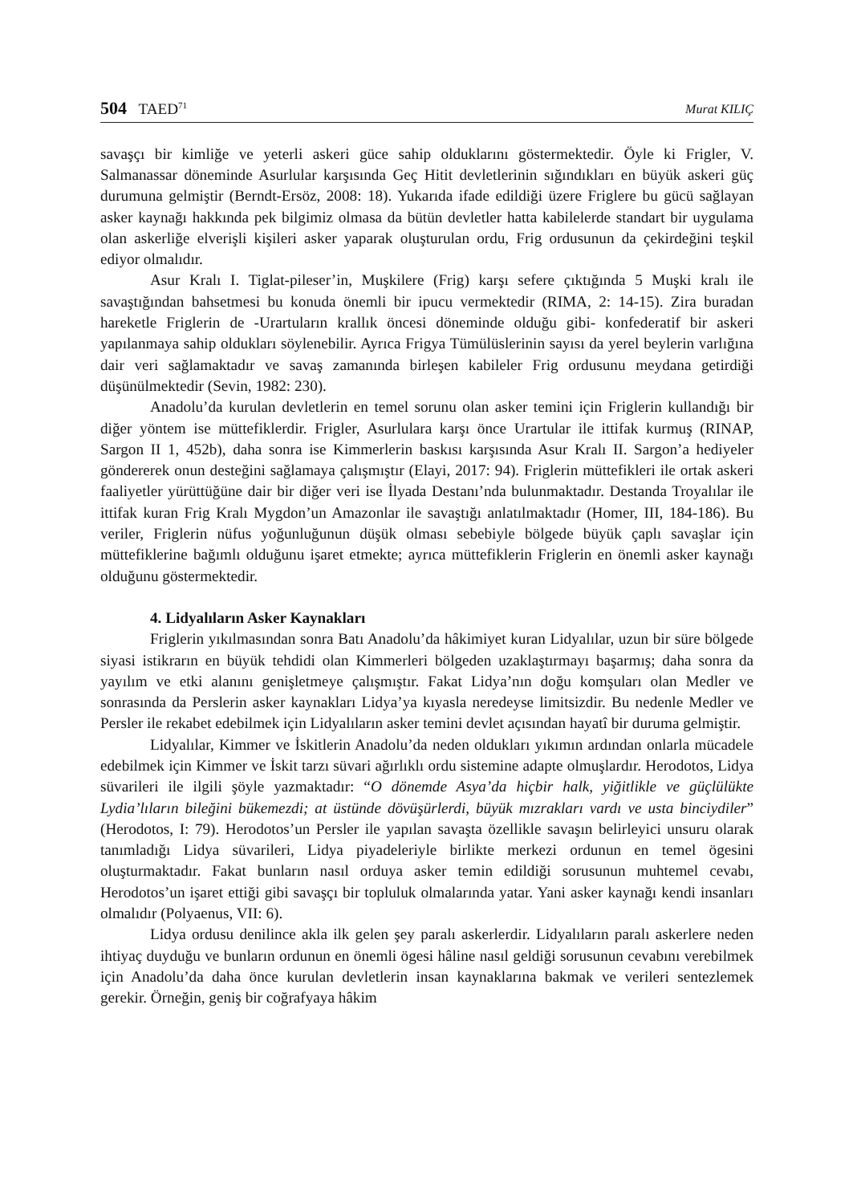504 TAED<sup>71</sup>
Murat KILIÇ
savaşçı bir kimliğe ve yeterli askeri güce sahip olduklarını göstermektedir. Öyle ki Frigler, V. Salmanassar döneminde Asurlular karşısında Geç Hitit devletlerinin sığındıkları en büyük askeri güç durumuna gelmiştir (Berndt-Ersöz, 2008: 18). Yukarıda ifade edildiği üzere Friglere bu gücü sağlayan asker kaynağı hakkında pek bilgimiz olmasa da bütün devletler hatta kabilelerde standart bir uygulama olan askerliğe elverişli kişileri asker yaparak oluşturulan ordu, Frig ordusunun da çekirdeğini teşkil ediyor olmalıdır.
Asur Kralı I. Tiglat-pileser’in, Muşkilere (Frig) karşı sefere çıktığında 5 Muşki kralı ile savaştığından bahsetmesi bu konuda önemli bir ipucu vermektedir (RIMA, 2: 14-15). Zira buradan hareketle Friglerin de -Urartuların krallık öncesi döneminde olduğu gibi- konfederatif bir askeri yapılanmaya sahip oldukları söylenebilir. Ayrıca Frigya Tümülüslerinin sayısı da yerel beylerin varlığına dair veri sağlamaktadır ve savaş zamanında birleşen kabileler Frig ordusunu meydana getirdiği düşünülmektedir (Sevin, 1982: 230).
Anadolu’da kurulan devletlerin en temel sorunu olan asker temini için Friglerin kullandığı bir diğer yöntem ise müttefiklerdir. Frigler, Asurlulara karşı önce Urartular ile ittifak kurmuş (RINAP, Sargon II 1, 452b), daha sonra ise Kimmerlerin baskısı karşısında Asur Kralı II. Sargon’a hediyeler göndererek onun desteğini sağlamaya çalışmıştır (Elayi, 2017: 94). Friglerin müttefikleri ile ortak askeri faaliyetler yürüttüğüne dair bir diğer veri ise İlyada Destanı’nda bulunmaktadır. Destanda Troyalılar ile ittifak kuran Frig Kralı Mygdon’un Amazonlar ile savaştığı anlatılmaktadır (Homer, III, 184-186). Bu veriler, Friglerin nüfus yoğunluğunun düşük olması sebebiyle bölgede büyük çaplı savaşlar için müttefiklerine bağımlı olduğunu işaret etmekte; ayrıca müttefiklerin Friglerin en önemli asker kaynağı olduğunu göstermektedir.
4. Lidyalıların Asker Kaynakları
Friglerin yıkılmasından sonra Batı Anadolu’da hâkimiyet kuran Lidyalılar, uzun bir süre bölgede siyasi istikrarın en büyük tehdidi olan Kimmerleri bölgeden uzaklaştırmayı başarmış; daha sonra da yayılım ve etki alanını genişletmeye çalışmıştır. Fakat Lidya’nın doğu komşuları olan Medler ve sonrasında da Perslerin asker kaynakları Lidya’ya kıyasla neredeyse limitsizdir. Bu nedenle Medler ve Persler ile rekabet edebilmek için Lidyalıların asker temini devlet açısından hayatî bir duruma gelmiştir.
Lidyalılar, Kimmer ve İskitlerin Anadolu’da neden oldukları yıkımın ardından onlarla mücadele edebilmek için Kimmer ve İskit tarzı süvari ağırlıklı ordu sistemine adapte olmuşlardır. Herodotos, Lidya süvarileri ile ilgili şöyle yazmaktadır: “O dönemde Asya’da hiçbir halk, yiğitlikle ve güçlülükte Lydia’lıların bileğini bükemezdi; at üstünde dövüşürlerdi, büyük mızrakları vardı ve usta binciydiler” (Herodotos, I: 79). Herodotos’un Persler ile yapılan savaşta özellikle savaşın belirleyici unsuru olarak tanımladığı Lidya süvarileri, Lidya piyadeleriyle birlikte merkezi ordunun en temel ögesini oluşturmaktadır. Fakat bunların nasıl orduya asker temin edildiği sorusunun muhtemel cevabı, Herodotos’un işaret ettiği gibi savaşçı bir topluluk olmalarında yatar. Yani asker kaynağı kendi insanları olmalıdır (Polyaenus, VII: 6).
Lidya ordusu denilince akla ilk gelen şey paralı askerlerdir. Lidyalıların paralı askerlere neden ihtiyaç duyduğu ve bunların ordunun en önemli ögesi hâline nasıl geldiği sorusunun cevabını verebilmek için Anadolu’da daha önce kurulan devletlerin insan kaynaklarına bakmak ve verileri sentezlemek gerekir. Örneğin, geniş bir coğrafyaya hâkim